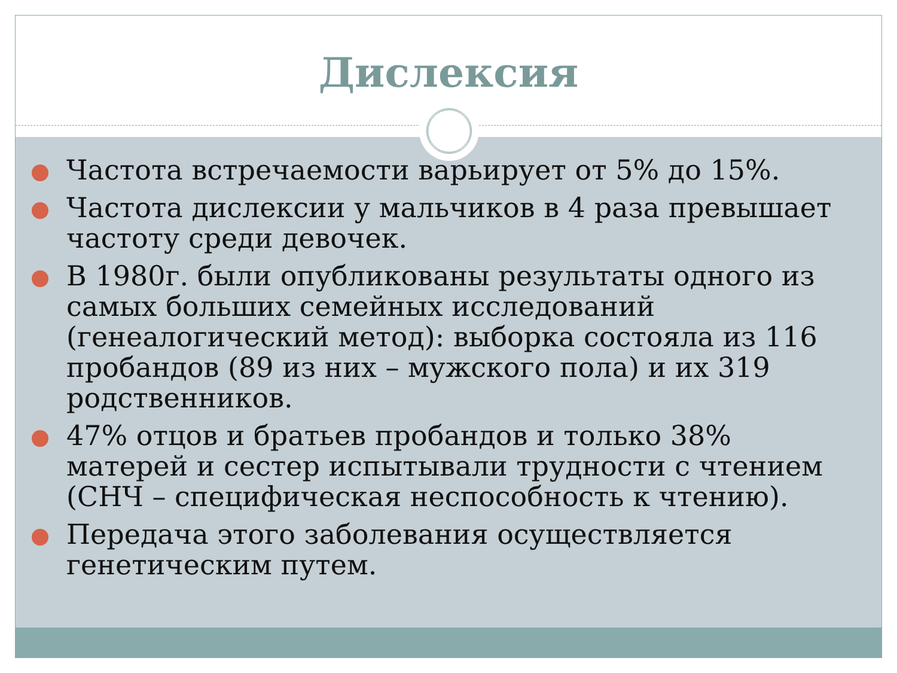Дислексия
Частота встречаемости варьирует от 5% до 15%.
Частота дислексии у мальчиков в 4 раза превышает частоту среди девочек.
В 1980г. были опубликованы результаты одного из самых больших семейных исследований (генеалогический метод): выборка состояла из 116 пробандов (89 из них – мужского пола) и их 319 родственников.
47% отцов и братьев пробандов и только 38% матерей и сестер испытывали трудности с чтением (СНЧ – специфическая неспособность к чтению).
Передача этого заболевания осуществляется генетическим путем.